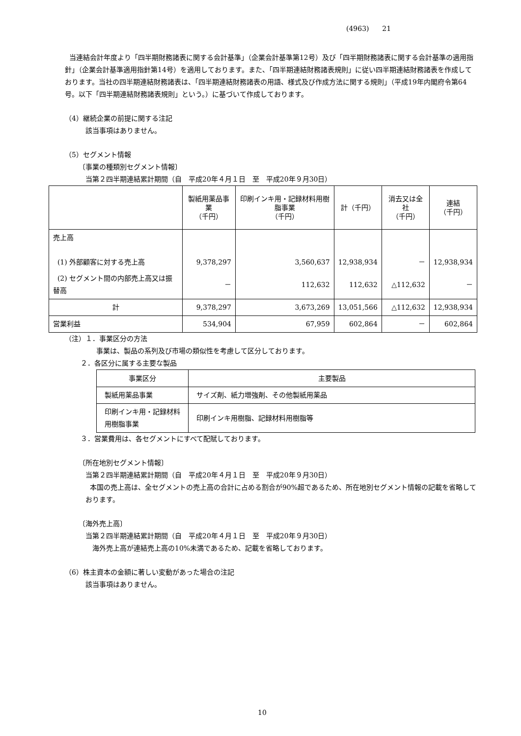(4963) 21
当連結会計年度より「四半期財務諸表に関する会計基準」（企業会計基準第12号）及び「四半期財務諸表に関する会計基準の適用指針」（企業会計基準適用指針第14号）を適用しております。また、「四半期連結財務諸表規則」に従い四半期連結財務諸表を作成しております。当社の四半期連結財務諸表は、「四半期連結財務諸表の用語、様式及び作成方法に関する規則」（平成19年内閣府令第64号。以下「四半期連結財務諸表規則」という。）に基づいて作成しております。
（4）継続企業の前提に関する注記
該当事項はありません。
（5）セグメント情報
〔事業の種類別セグメント情報〕
当第２四半期連結累計期間（自　平成20年４月１日　至　平成20年９月30日）
| | 製紙用薬品事業 （千円） | 印刷インキ用・記録材料用樹脂事業 （千円） | 計（千円） | 消去又は全社 （千円） | 連結 （千円） |
| --- | --- | --- | --- | --- | --- |
| 売上高 (1) 外部顧客に対する売上高 | 9,378,297 | 3,560,637 | 12,938,934 | － | 12,938,934 |
| (2) セグメント間の内部売上高又は振替高 | － | 112,632 | 112,632 | △112,632 | － |
| 計 | 9,378,297 | 3,673,269 | 13,051,566 | △112,632 | 12,938,934 |
| 営業利益 | 534,904 | 67,959 | 602,864 | － | 602,864 |
（注）１．事業区分の方法
事業は、製品の系列及び市場の類似性を考慮して区分しております。
２．各区分に属する主要な製品
| 事業区分 | 主要製品 |
| --- | --- |
| 製紙用薬品事業 | サイズ剤、紙力増強剤、その他製紙用薬品 |
| 印刷インキ用・記録材料用樹脂事業 | 印刷インキ用樹脂、記録材料用樹脂等 |
３．営業費用は、各セグメントにすべて配賦しております。
〔所在地別セグメント情報〕
当第２四半期連結累計期間（自　平成20年４月１日　至　平成20年９月30日）
本国の売上高は、全セグメントの売上高の合計に占める割合が90%超であるため、所在地別セグメント情報の記載を省略しております。
〔海外売上高〕
当第２四半期連結累計期間（自　平成20年４月１日　至　平成20年９月30日）
海外売上高が連結売上高の10%未満であるため、記載を省略しております。
（6）株主資本の金額に著しい変動があった場合の注記
該当事項はありません。
10